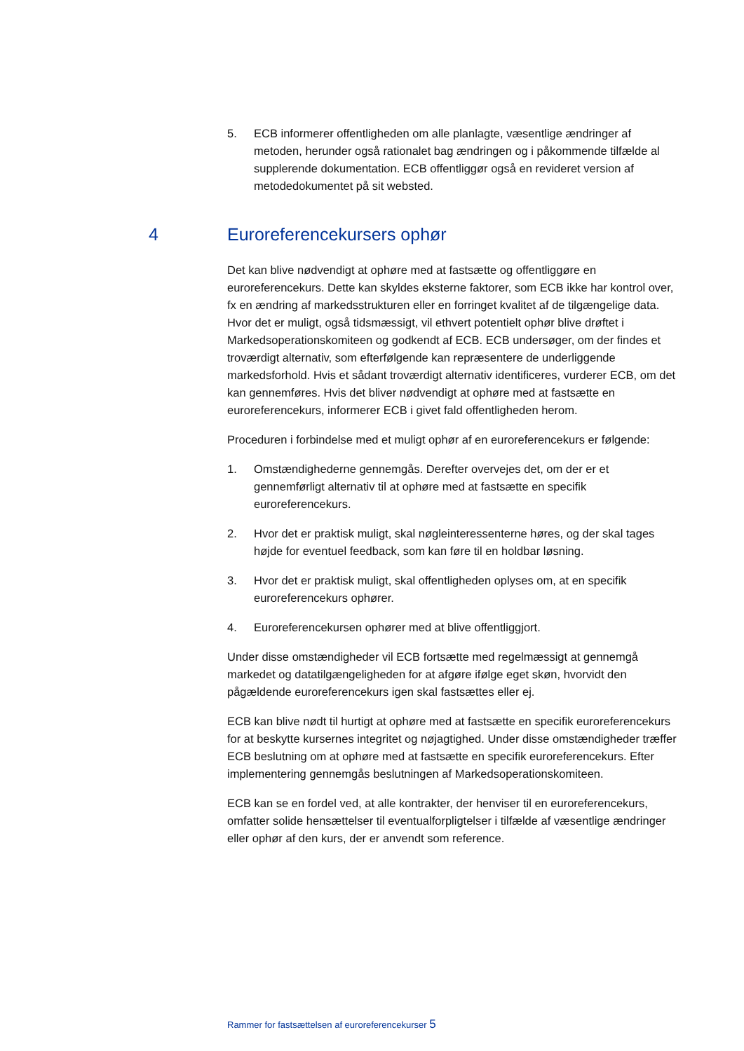5. ECB informerer offentligheden om alle planlagte, væsentlige ændringer af metoden, herunder også rationalet bag ændringen og i påkommende tilfælde al supplerende dokumentation. ECB offentliggør også en revideret version af metodedokumentet på sit websted.
4 Euroreferencekursers ophør
Det kan blive nødvendigt at ophøre med at fastsætte og offentliggøre en euroreferencekurs. Dette kan skyldes eksterne faktorer, som ECB ikke har kontrol over, fx en ændring af markedsstrukturen eller en forringet kvalitet af de tilgængelige data. Hvor det er muligt, også tidsmæssigt, vil ethvert potentielt ophør blive drøftet i Markedsoperationskomiteen og godkendt af ECB. ECB undersøger, om der findes et troværdigt alternativ, som efterfølgende kan repræsentere de underliggende markedsforhold. Hvis et sådant troværdigt alternativ identificeres, vurderer ECB, om det kan gennemføres. Hvis det bliver nødvendigt at ophøre med at fastsætte en euroreferencekurs, informerer ECB i givet fald offentligheden herom.
Proceduren i forbindelse med et muligt ophør af en euroreferencekurs er følgende:
1. Omstændighederne gennemgås. Derefter overvejes det, om der er et gennemførligt alternativ til at ophøre med at fastsætte en specifik euroreferencekurs.
2. Hvor det er praktisk muligt, skal nøgleinteressenterne høres, og der skal tages højde for eventuel feedback, som kan føre til en holdbar løsning.
3. Hvor det er praktisk muligt, skal offentligheden oplyses om, at en specifik euroreferencekurs ophører.
4. Euroreferencekursen ophører med at blive offentliggjort.
Under disse omstændigheder vil ECB fortsætte med regelmæssigt at gennemgå markedet og datatilgængeligheden for at afgøre ifølge eget skøn, hvorvidt den pågældende euroreferencekurs igen skal fastsættes eller ej.
ECB kan blive nødt til hurtigt at ophøre med at fastsætte en specifik euroreferencekurs for at beskytte kursernes integritet og nøjagtighed. Under disse omstændigheder træffer ECB beslutning om at ophøre med at fastsætte en specifik euroreferencekurs. Efter implementering gennemgås beslutningen af Markedsoperationskomiteen.
ECB kan se en fordel ved, at alle kontrakter, der henviser til en euroreferencekurs, omfatter solide hensættelser til eventualforpligtelser i tilfælde af væsentlige ændringer eller ophør af den kurs, der er anvendt som reference.
Rammer for fastsættelsen af euroreferencekurser 5